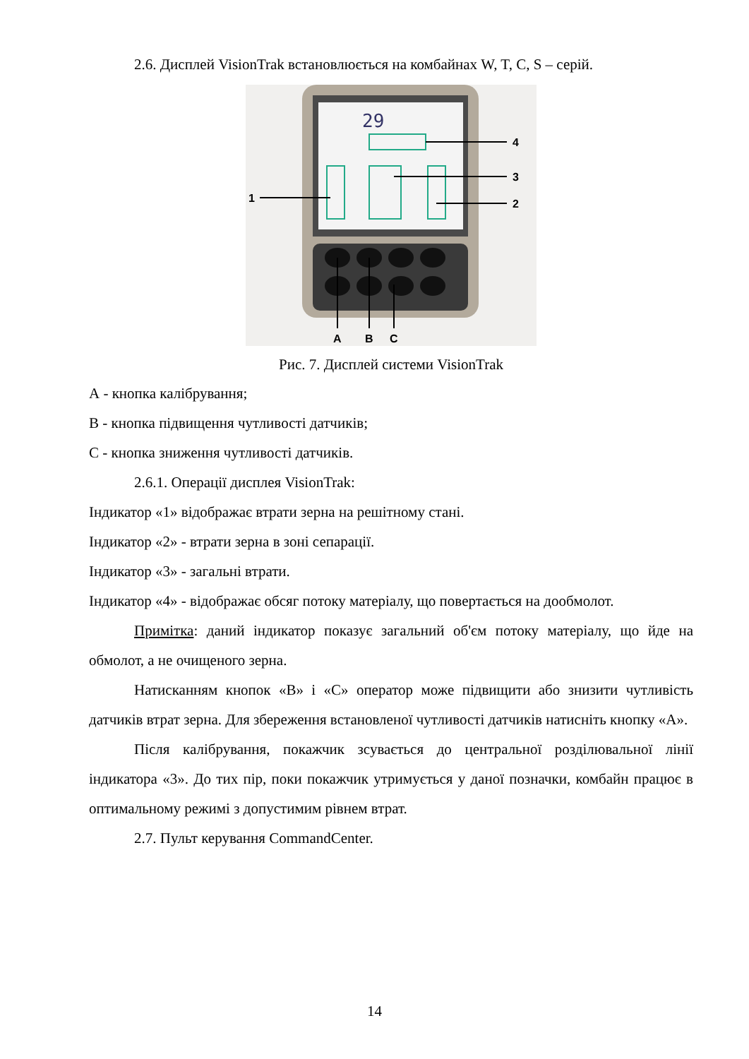2.6. Дисплей VisionTrak встановлюється на комбайнах W, T, C, S – серій.
29
4
3
2
1
A
B
C
Рис. 7. Дисплей системи VisionTrak
А - кнопка калібрування;
В - кнопка підвищення чутливості датчиків;
С - кнопка зниження чутливості датчиків.
2.6.1. Операції дисплея VisionTrak:
Індикатор «1» відображає втрати зерна на решітному стані.
Індикатор «2» - втрати зерна в зоні сепарації.
Індикатор «3» - загальні втрати.
Індикатор «4» - відображає обсяг потоку матеріалу, що повертається на дообмолот.
Примітка: даний індикатор показує загальний об'єм потоку матеріалу, що йде на обмолот, а не очищеного зерна.
Натисканням кнопок «В» і «С» оператор може підвищити або знизити чутливість датчиків втрат зерна. Для збереження встановленої чутливості датчиків натисніть кнопку «А».
Після калібрування, покажчик зсувається до центральної розділювальної лінії індикатора «3». До тих пір, поки покажчик утримується у даної позначки, комбайн працює в оптимальному режимі з допустимим рівнем втрат.
2.7. Пульт керування CommandCenter.
14